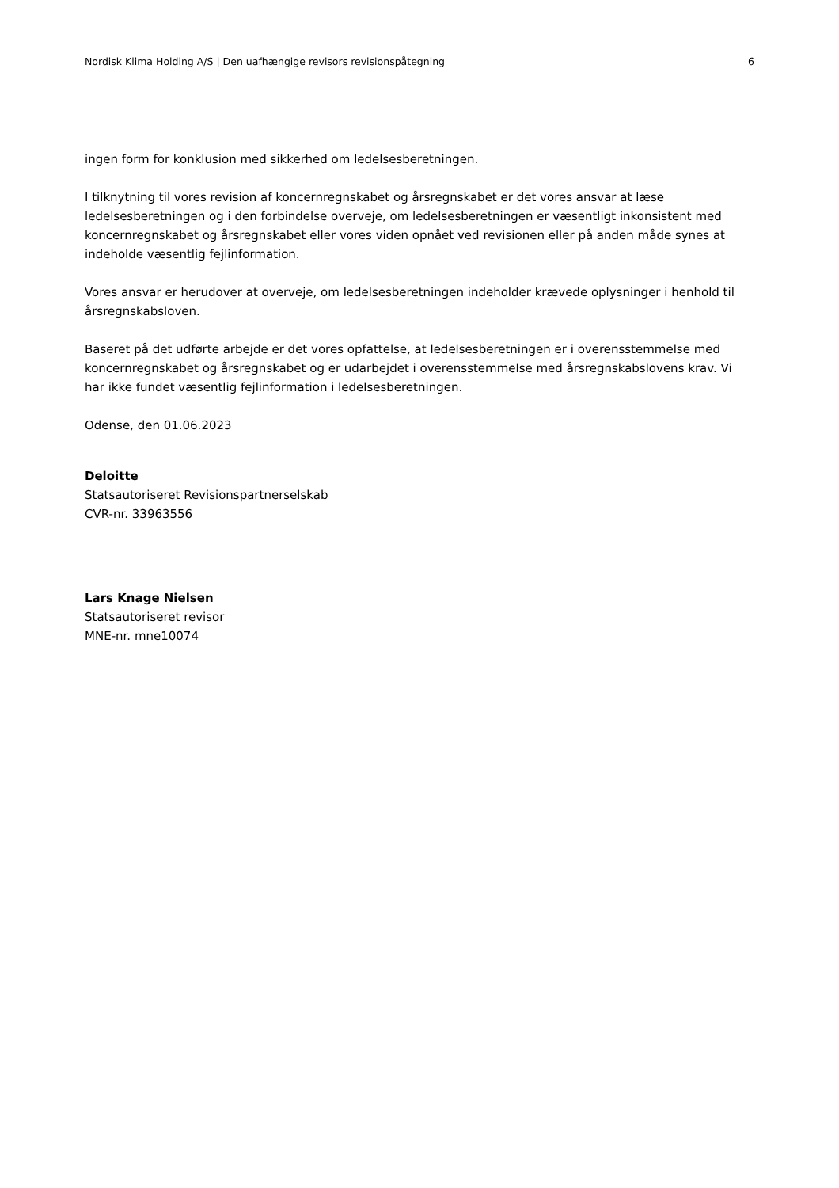Nordisk Klima Holding A/S | Den uafhængige revisors revisionspåtegning 6
ingen form for konklusion med sikkerhed om ledelsesberetningen.
I tilknytning til vores revision af koncernregnskabet og årsregnskabet er det vores ansvar at læse ledelsesberetningen og i den forbindelse overveje, om ledelsesberetningen er væsentligt inkonsistent med koncernregnskabet og årsregnskabet eller vores viden opnået ved revisionen eller på anden måde synes at indeholde væsentlig fejlinformation.
Vores ansvar er herudover at overveje, om ledelsesberetningen indeholder krævede oplysninger i henhold til årsregnskabsloven.
Baseret på det udførte arbejde er det vores opfattelse, at ledelsesberetningen er i overensstemmelse med koncernregnskabet og årsregnskabet og er udarbejdet i overensstemmelse med årsregnskabslovens krav. Vi har ikke fundet væsentlig fejlinformation i ledelsesberetningen.
Odense, den 01.06.2023
Deloitte
Statsautoriseret Revisionspartnerselskab
CVR-nr. 33963556
Lars Knage Nielsen
Statsautoriseret revisor
MNE-nr. mne10074